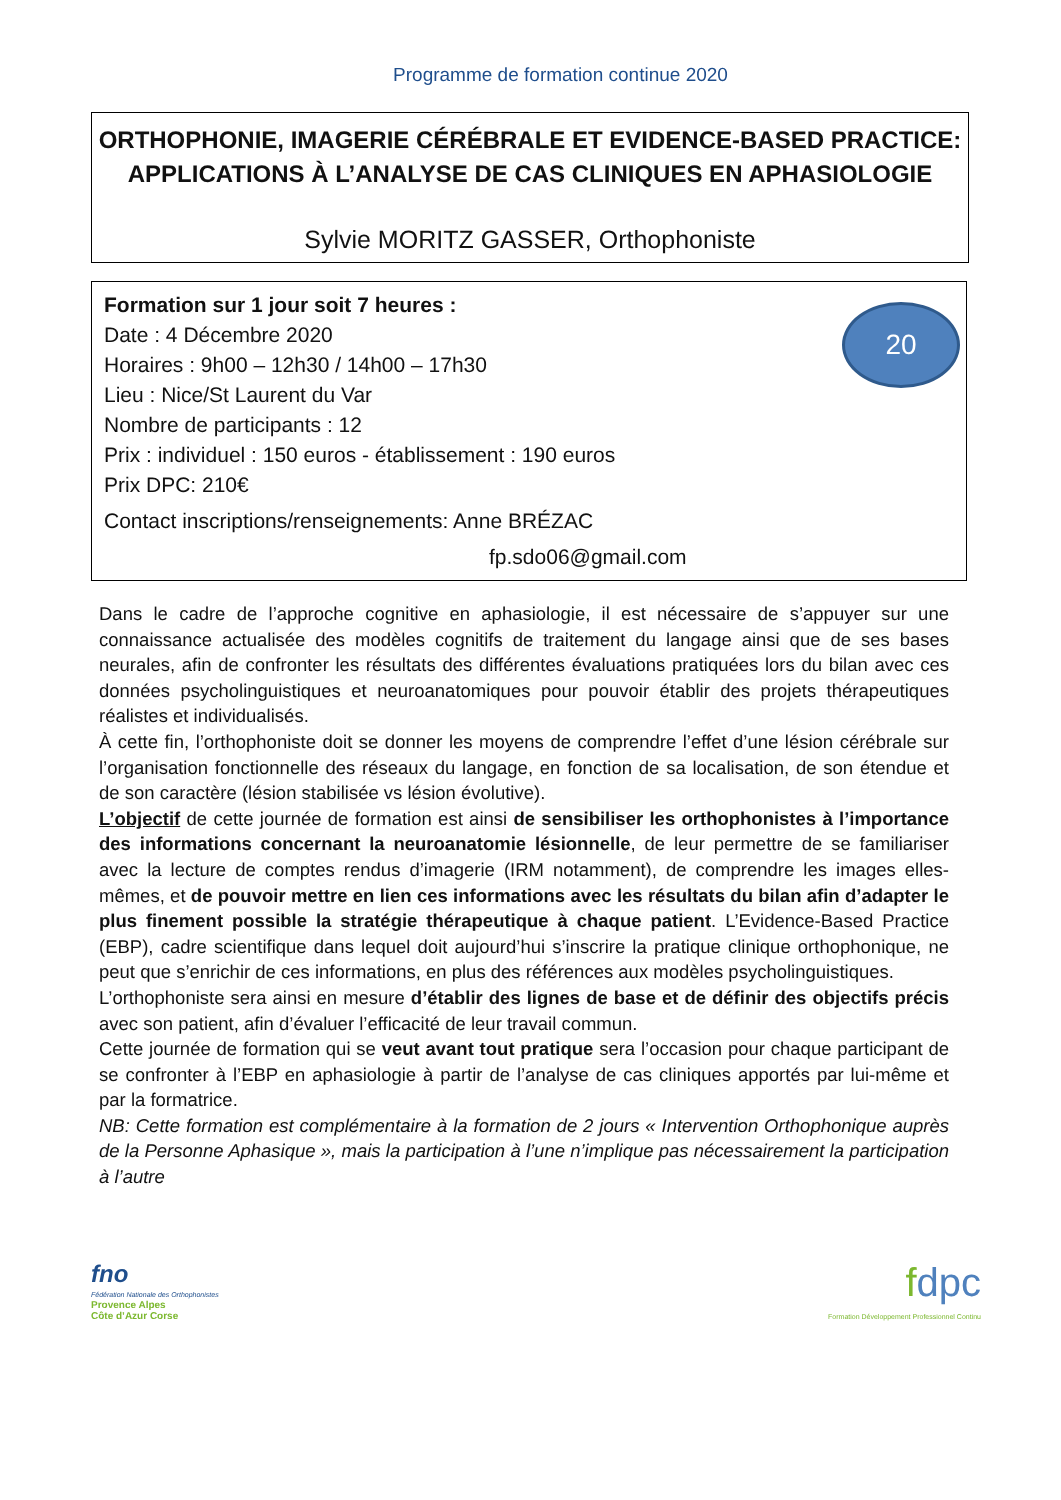Programme de formation continue 2020
ORTHOPHONIE, IMAGERIE CÉRÉBRALE ET EVIDENCE-BASED PRACTICE:
APPLICATIONS À L’ANALYSE DE CAS CLINIQUES EN APHASIOLOGIE
Sylvie MORITZ GASSER, Orthophoniste
20
Formation sur 1 jour soit 7 heures :
Date : 4 Décembre 2020
Horaires : 9h00 – 12h30 / 14h00 – 17h30
Lieu : Nice/St Laurent du Var
Nombre de participants : 12
Prix : individuel : 150 euros - établissement : 190 euros
Prix DPC: 210€
Contact inscriptions/renseignements: Anne BRÉZAC
fp.sdo06@gmail.com
Dans le cadre de l’approche cognitive en aphasiologie, il est nécessaire de s’appuyer sur une connaissance actualisée des modèles cognitifs de traitement du langage ainsi que de ses bases neurales, afin de confronter les résultats des différentes évaluations pratiquées lors du bilan avec ces données psycholinguistiques et neuroanatomiques pour pouvoir établir des projets thérapeutiques réalistes et individualisés.
À cette fin, l’orthophoniste doit se donner les moyens de comprendre l’effet d’une lésion cérébrale sur l’organisation fonctionnelle des réseaux du langage, en fonction de sa localisation, de son étendue et de son caractère (lésion stabilisée vs lésion évolutive).
L’objectif de cette journée de formation est ainsi de sensibiliser les orthophonistes à l’importance des informations concernant la neuroanatomie lésionnelle, de leur permettre de se familiariser avec la lecture de comptes rendus d’imagerie (IRM notamment), de comprendre les images elles-mêmes, et de pouvoir mettre en lien ces informations avec les résultats du bilan afin d’adapter le plus finement possible la stratégie thérapeutique à chaque patient. L’Evidence-Based Practice (EBP), cadre scientifique dans lequel doit aujourd’hui s’inscrire la pratique clinique orthophonique, ne peut que s’enrichir de ces informations, en plus des références aux modèles psycholinguistiques.
L’orthophoniste sera ainsi en mesure d’établir des lignes de base et de définir des objectifs précis avec son patient, afin d’évaluer l’efficacité de leur travail commun.
Cette journée de formation qui se veut avant tout pratique sera l’occasion pour chaque participant de se confronter à l’EBP en aphasiologie à partir de l’analyse de cas cliniques apportés par lui-même et par la formatrice.
NB: Cette formation est complémentaire à la formation de 2 jours « Intervention Orthophonique auprès de la Personne Aphasique », mais la participation à l’une n’implique pas nécessairement la participation à l’autre
fno
Fédération Nationale des Orthophonistes
Provence Alpes
Côte d’Azur Corse
fdpc
Formation Développement Professionnel Continu